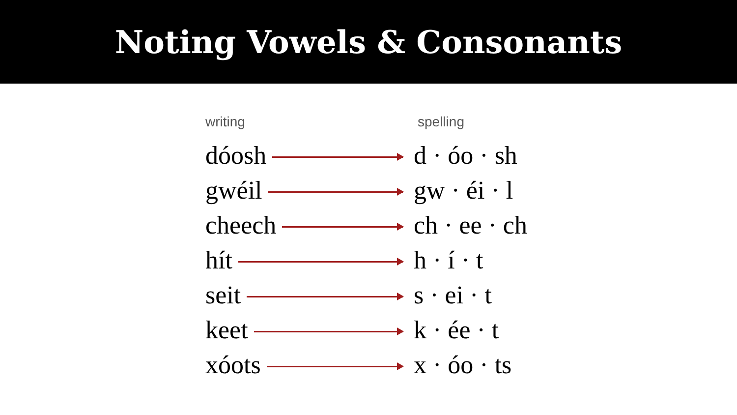Noting Vowels & Consonants
writing spelling
dóosh d · óo · sh
gwéil gw · éi · l
cheech ch · ee · ch
hít h · í · t
seit s · ei · t
keet k · ée · t
xóots x · óo · ts